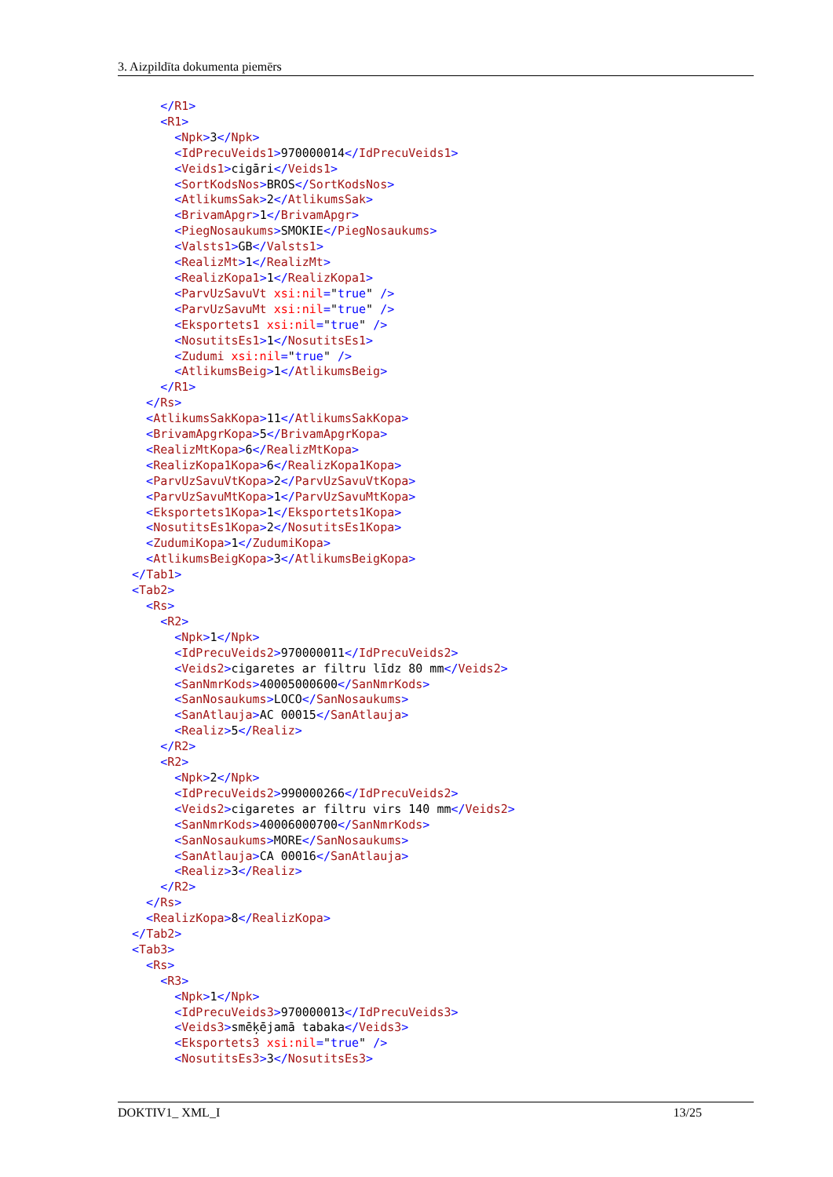3. Aizpildīta dokumenta piemērs
</R1> <R1> <Npk>3</Npk> <IdPrecuVeids1>970000014</IdPrecuVeids1> <Veids1>cigāri</Veids1> <SortKodsNos>BROS</SortKodsNos> <AtlikumsSak>2</AtlikumsSak> <BrivamApgr>1</BrivamApgr> <PiegNosaukums>SMOKIE</PiegNosaukums> <Valsts1>GB</Valsts1> <RealizMt>1</RealizMt> <RealizKopa1>1</RealizKopa1> <ParvUzSavuVt xsi:nil="true" /> <ParvUzSavuMt xsi:nil="true" /> <Eksportets1 xsi:nil="true" /> <NosutitsEs1>1</NosutitsEs1> <Zudumi xsi:nil="true" /> <AtlikumsBeig>1</AtlikumsBeig> </R1> </Rs> <AtlikumsSakKopa>11</AtlikumsSakKopa> <BrivamApgrKopa>5</BrivamApgrKopa> <RealizMtKopa>6</RealizMtKopa> <RealizKopa1Kopa>6</RealizKopa1Kopa> <ParvUzSavuVtKopa>2</ParvUzSavuVtKopa> <ParvUzSavuMtKopa>1</ParvUzSavuMtKopa> <Eksportets1Kopa>1</Eksportets1Kopa> <NosutitsEs1Kopa>2</NosutitsEs1Kopa> <ZudumiKopa>1</ZudumiKopa> <AtlikumsBeigKopa>3</AtlikumsBeigKopa> </Tab1> <Tab2> <Rs> <R2> <Npk>1</Npk> <IdPrecuVeids2>970000011</IdPrecuVeids2> <Veids2>cigaretes ar filtru līdz 80 mm</Veids2> <SanNmrKods>40005000600</SanNmrKods> <SanNosaukums>LOCO</SanNosaukums> <SanAtlauja>AC 00015</SanAtlauja> <Realiz>5</Realiz> </R2> <R2> <Npk>2</Npk> <IdPrecuVeids2>990000266</IdPrecuVeids2> <Veids2>cigaretes ar filtru virs 140 mm</Veids2> <SanNmrKods>40006000700</SanNmrKods> <SanNosaukums>MORE</SanNosaukums> <SanAtlauja>CA 00016</SanAtlauja> <Realiz>3</Realiz> </R2> </Rs> <RealizKopa>8</RealizKopa> </Tab2> <Tab3> <Rs> <R3> <Npk>1</Npk> <IdPrecuVeids3>970000013</IdPrecuVeids3> <Veids3>smēķējamā tabaka</Veids3> <Eksportets3 xsi:nil="true" /> <NosutitsEs3>3</NosutitsEs3>
DOKTIV1_ XML_I 13/25